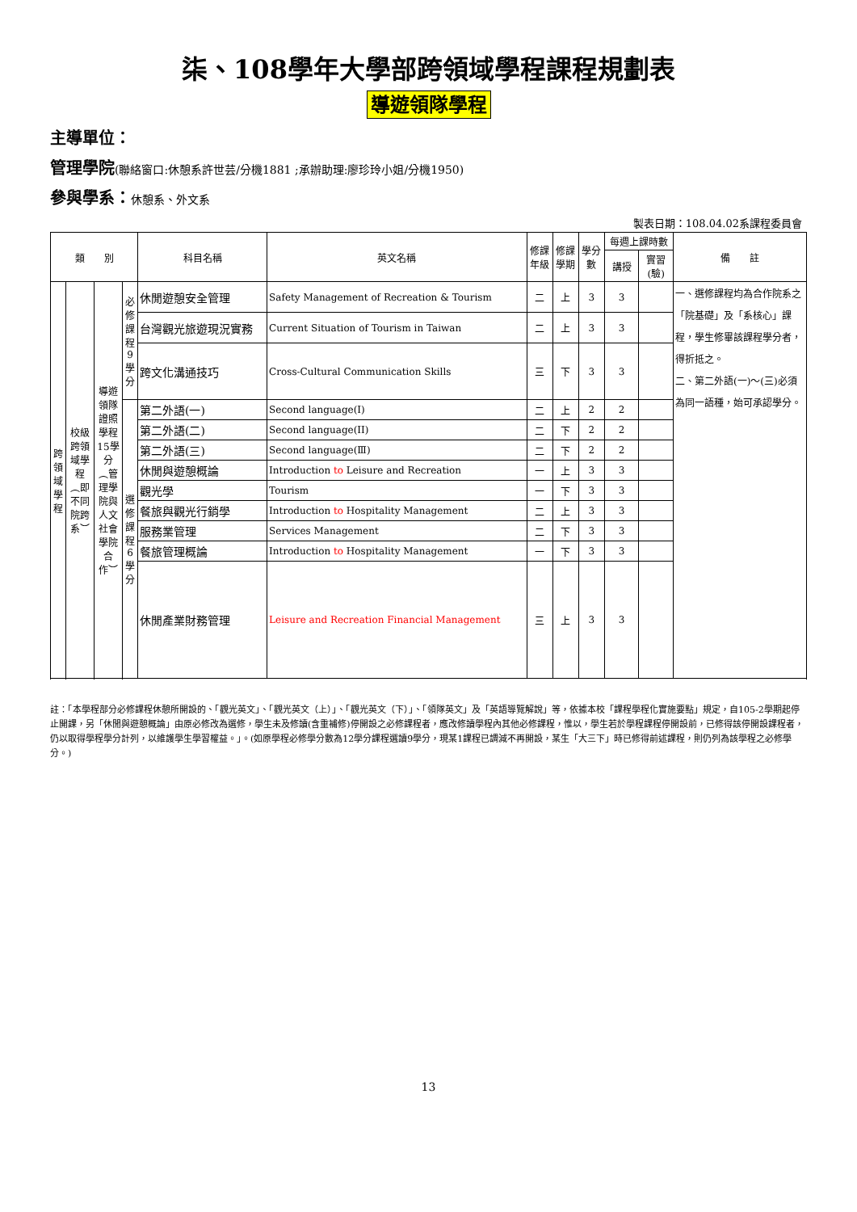柒、108學年大學部跨領域學程課程規劃表
導遊領隊學程
主導單位：
管理學院(聯絡窗口:休憩系許世芸/分機1881 ;承辦助理:廖珍玲小姐/分機1950)
參與學系：休憩系、外文系
製表日期：108.04.02系課程委員會
| 類 別 | | | | 科目名稱 | 英文名稱 | 修課 年級 | 修課 學期 | 學分 數 | 每週上課時數 | | 備 註 |
| --- | --- | --- | --- | --- | --- | --- | --- | --- | --- | --- | --- |
| | | | | | | | | | 講授 | 實習 (驗) | |
| 跨領域學程 | 校級跨領域學程︵即不同院跨系︶ | 導遊領隊證照學程15學分︵管理學院與人文社會學院合作︶ | 必修課程9學分 | 休閒遊憩安全管理 | Safety Management of Recreation & Tourism | 二 | 上 | 3 | 3 | | 一、選修課程均為合作院系之「院基礎」及「系核心」課程，學生修畢該課程學分者，得折抵之。 二、第二外語(一)～(三)必須為同一語種，始可承認學分。 |
| | | | | 台灣觀光旅遊現況實務 | Current Situation of Tourism in Taiwan | 二 | 上 | 3 | 3 | | |
| | | | | 跨文化溝通技巧 | Cross-Cultural Communication Skills | 三 | 下 | 3 | 3 | | |
| | | | 選修課程6學分 | 第二外語(一) | Second language(I) | 二 | 上 | 2 | 2 | | |
| | | | | 第二外語(二) | Second language(II) | 二 | 下 | 2 | 2 | | |
| | | | | 第二外語(三) | Second language(Ⅲ) | 二 | 下 | 2 | 2 | | |
| | | | | 休閒與遊憩概論 | Introduction to Leisure and Recreation | 一 | 上 | 3 | 3 | | |
| | | | | 觀光學 | Tourism | 一 | 下 | 3 | 3 | | |
| | | | | 餐旅與觀光行銷學 | Introduction to Hospitality Management | 二 | 上 | 3 | 3 | | |
| | | | | 服務業管理 | Services Management | 二 | 下 | 3 | 3 | | |
| | | | | 餐旅管理概論 | Introduction to Hospitality Management | 一 | 下 | 3 | 3 | | |
| | | | | 休閒產業財務管理 | Leisure and Recreation Financial Management | 三 | 上 | 3 | 3 | | |
註：「本學程部分必修課程休憩所開設的、「觀光英文」、「觀光英文（上）」、「觀光英文（下）」、「領隊英文」及「英語導覽解說」等，依據本校「課程學程化實施要點」規定，自105-2學期起停止開課，另「休閒與遊憩概論」由原必修改為選修，學生未及修讀(含重補修)停開設之必修課程者，應改修讀學程內其他必修課程，惟以，學生若於學程課程停開設前，已修得該停開設課程者，仍以取得學程學分計列，以維護學生學習權益。」。(如原學程必修學分數為12學分課程選讀9學分，現某1課程已調減不再開設，某生「大三下」時已修得前述課程，則仍列為該學程之必修學分。)
13